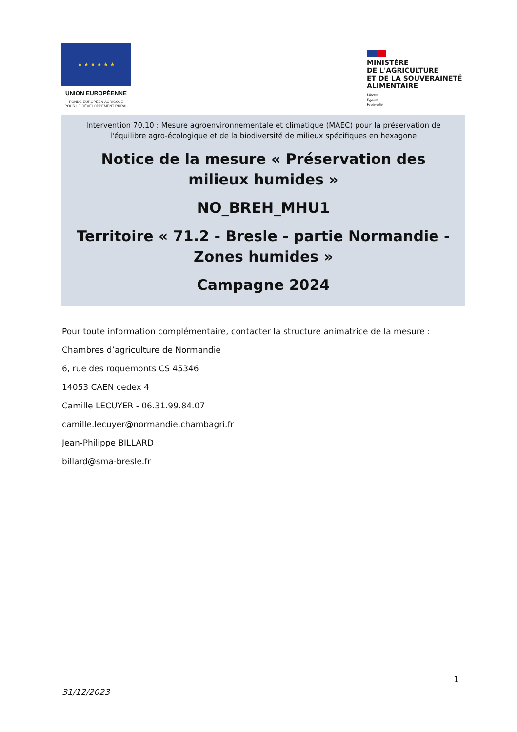★ ★ ★ ★ ★ ★
UNION EUROPÉENNE
FONDS EUROPÉEN AGRICOLE
POUR LE DÉVELOPPEMENT RURAL
MINISTÈRE
DE L'AGRICULTURE
ET DE LA SOUVERAINETÉ
ALIMENTAIRE
Liberté
Égalité
Fraternité
Intervention 70.10 : Mesure agroenvironnementale et climatique (MAEC) pour la préservation de l'équilibre agro-écologique et de la biodiversité de milieux spécifiques en hexagone
Notice de la mesure « Préservation des milieux humides »
NO_BREH_MHU1
Territoire « 71.2 - Bresle - partie Normandie - Zones humides »
Campagne 2024
Pour toute information complémentaire, contacter la structure animatrice de la mesure :
Chambres d’agriculture de Normandie
6, rue des roquemonts CS 45346
14053 CAEN cedex 4
Camille LECUYER - 06.31.99.84.07
camille.lecuyer@normandie.chambagri.fr
Jean-Philippe BILLARD
billard@sma-bresle.fr
1
31/12/2023